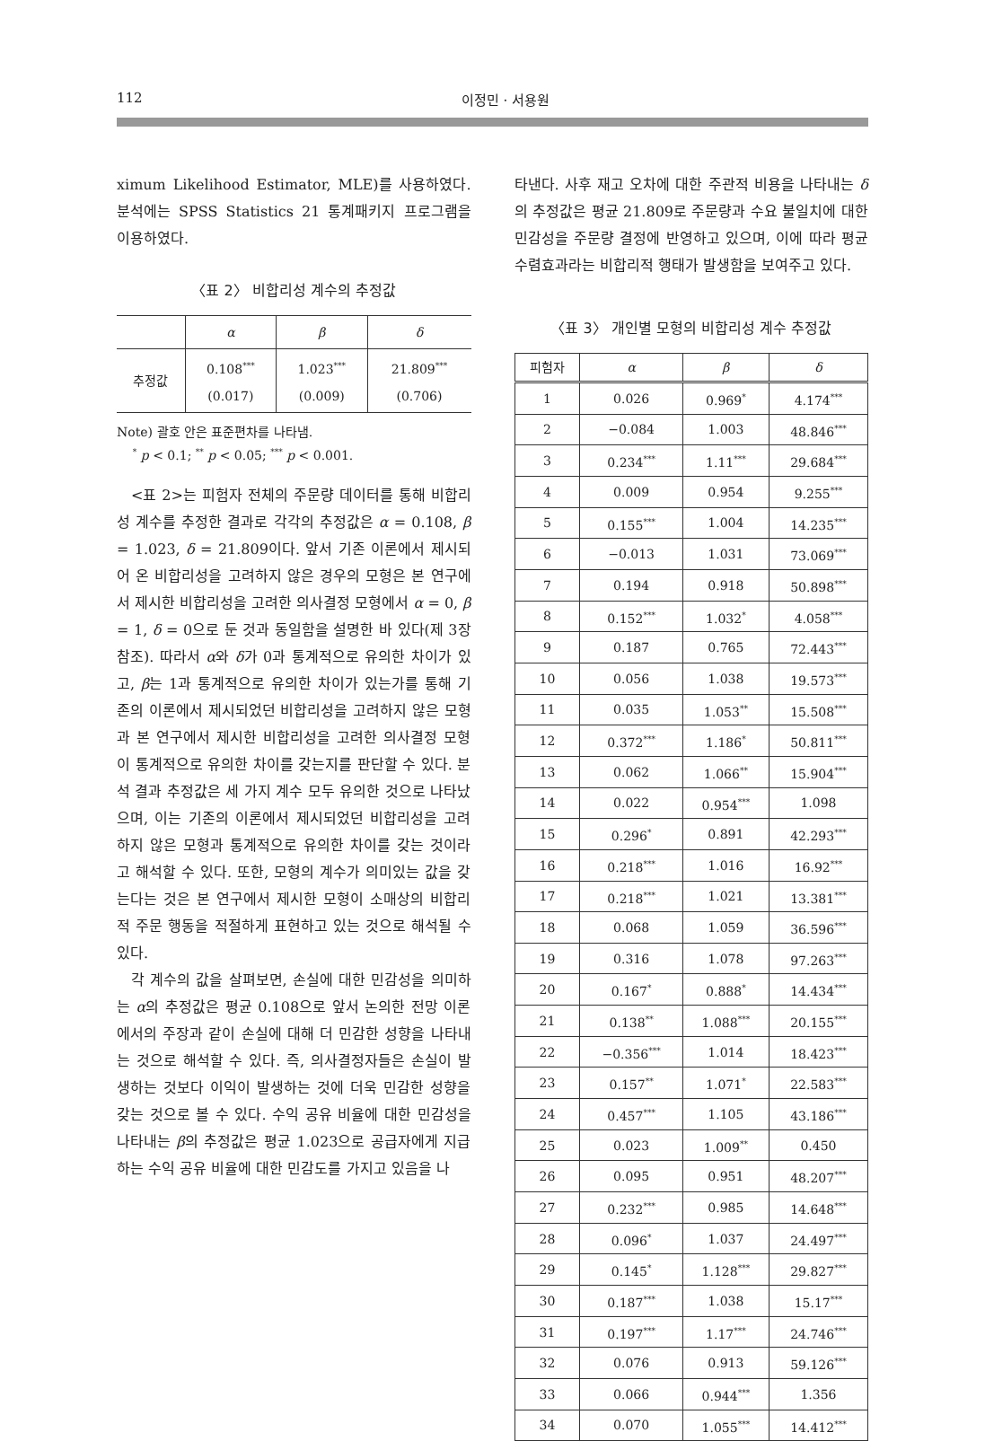112 이정민 · 서용원
ximum Likelihood Estimator, MLE)를 사용하였다. 분석에는 SPSS Statistics 21 통계패키지 프로그램을 이용하였다.
〈표 2〉 비합리성 계수의 추정값
| | α | β | δ |
| --- | --- | --- | --- |
| 추정값 | 0.108<sup>***</sup> (0.017) | 1.023<sup>***</sup> (0.009) | 21.809<sup>***</sup> (0.706) |
Note) 괄호 안은 표준편차를 나타냄.
<sup>*</sup> p < 0.1; <sup>**</sup> p < 0.05; <sup>***</sup> p < 0.001.
<표 2>는 피험자 전체의 주문량 데이터를 통해 비합리성 계수를 추정한 결과로 각각의 추정값은 α = 0.108, β = 1.023, δ = 21.809이다. 앞서 기존 이론에서 제시되어 온 비합리성을 고려하지 않은 경우의 모형은 본 연구에서 제시한 비합리성을 고려한 의사결정 모형에서 α = 0, β = 1, δ = 0으로 둔 것과 동일함을 설명한 바 있다(제 3장 참조). 따라서 α와 δ가 0과 통계적으로 유의한 차이가 있고, β는 1과 통계적으로 유의한 차이가 있는가를 통해 기존의 이론에서 제시되었던 비합리성을 고려하지 않은 모형과 본 연구에서 제시한 비합리성을 고려한 의사결정 모형이 통계적으로 유의한 차이를 갖는지를 판단할 수 있다. 분석 결과 추정값은 세 가지 계수 모두 유의한 것으로 나타났으며, 이는 기존의 이론에서 제시되었던 비합리성을 고려하지 않은 모형과 통계적으로 유의한 차이를 갖는 것이라고 해석할 수 있다. 또한, 모형의 계수가 의미있는 값을 갖는다는 것은 본 연구에서 제시한 모형이 소매상의 비합리적 주문 행동을 적절하게 표현하고 있는 것으로 해석될 수 있다.
각 계수의 값을 살펴보면, 손실에 대한 민감성을 의미하는 α의 추정값은 평균 0.108으로 앞서 논의한 전망 이론에서의 주장과 같이 손실에 대해 더 민감한 성향을 나타내는 것으로 해석할 수 있다. 즉, 의사결정자들은 손실이 발생하는 것보다 이익이 발생하는 것에 더욱 민감한 성향을 갖는 것으로 볼 수 있다. 수익 공유 비율에 대한 민감성을 나타내는 β의 추정값은 평균 1.023으로 공급자에게 지급하는 수익 공유 비율에 대한 민감도를 가지고 있음을 나
타낸다. 사후 재고 오차에 대한 주관적 비용을 나타내는 δ의 추정값은 평균 21.809로 주문량과 수요 불일치에 대한 민감성을 주문량 결정에 반영하고 있으며, 이에 따라 평균 수렴효과라는 비합리적 행태가 발생함을 보여주고 있다.
〈표 3〉 개인별 모형의 비합리성 계수 추정값
| 피험자 | α | β | δ |
| --- | --- | --- | --- |
| 1 | 0.026 | 0.969<sup>*</sup> | 4.174<sup>***</sup> |
| 2 | −0.084 | 1.003 | 48.846<sup>***</sup> |
| 3 | 0.234<sup>***</sup> | 1.11<sup>***</sup> | 29.684<sup>***</sup> |
| 4 | 0.009 | 0.954 | 9.255<sup>***</sup> |
| 5 | 0.155<sup>***</sup> | 1.004 | 14.235<sup>***</sup> |
| 6 | −0.013 | 1.031 | 73.069<sup>***</sup> |
| 7 | 0.194 | 0.918 | 50.898<sup>***</sup> |
| 8 | 0.152<sup>***</sup> | 1.032<sup>*</sup> | 4.058<sup>***</sup> |
| 9 | 0.187 | 0.765 | 72.443<sup>***</sup> |
| 10 | 0.056 | 1.038 | 19.573<sup>***</sup> |
| 11 | 0.035 | 1.053<sup>**</sup> | 15.508<sup>***</sup> |
| 12 | 0.372<sup>***</sup> | 1.186<sup>*</sup> | 50.811<sup>***</sup> |
| 13 | 0.062 | 1.066<sup>**</sup> | 15.904<sup>***</sup> |
| 14 | 0.022 | 0.954<sup>***</sup> | 1.098 |
| 15 | 0.296<sup>*</sup> | 0.891 | 42.293<sup>***</sup> |
| 16 | 0.218<sup>***</sup> | 1.016 | 16.92<sup>***</sup> |
| 17 | 0.218<sup>***</sup> | 1.021 | 13.381<sup>***</sup> |
| 18 | 0.068 | 1.059 | 36.596<sup>***</sup> |
| 19 | 0.316 | 1.078 | 97.263<sup>***</sup> |
| 20 | 0.167<sup>*</sup> | 0.888<sup>*</sup> | 14.434<sup>***</sup> |
| 21 | 0.138<sup>**</sup> | 1.088<sup>***</sup> | 20.155<sup>***</sup> |
| 22 | −0.356<sup>***</sup> | 1.014 | 18.423<sup>***</sup> |
| 23 | 0.157<sup>**</sup> | 1.071<sup>*</sup> | 22.583<sup>***</sup> |
| 24 | 0.457<sup>***</sup> | 1.105 | 43.186<sup>***</sup> |
| 25 | 0.023 | 1.009<sup>**</sup> | 0.450 |
| 26 | 0.095 | 0.951 | 48.207<sup>***</sup> |
| 27 | 0.232<sup>***</sup> | 0.985 | 14.648<sup>***</sup> |
| 28 | 0.096<sup>*</sup> | 1.037 | 24.497<sup>***</sup> |
| 29 | 0.145<sup>*</sup> | 1.128<sup>***</sup> | 29.827<sup>***</sup> |
| 30 | 0.187<sup>***</sup> | 1.038 | 15.17<sup>***</sup> |
| 31 | 0.197<sup>***</sup> | 1.17<sup>***</sup> | 24.746<sup>***</sup> |
| 32 | 0.076 | 0.913 | 59.126<sup>***</sup> |
| 33 | 0.066 | 0.944<sup>***</sup> | 1.356 |
| 34 | 0.070 | 1.055<sup>***</sup> | 14.412<sup>***</sup> |